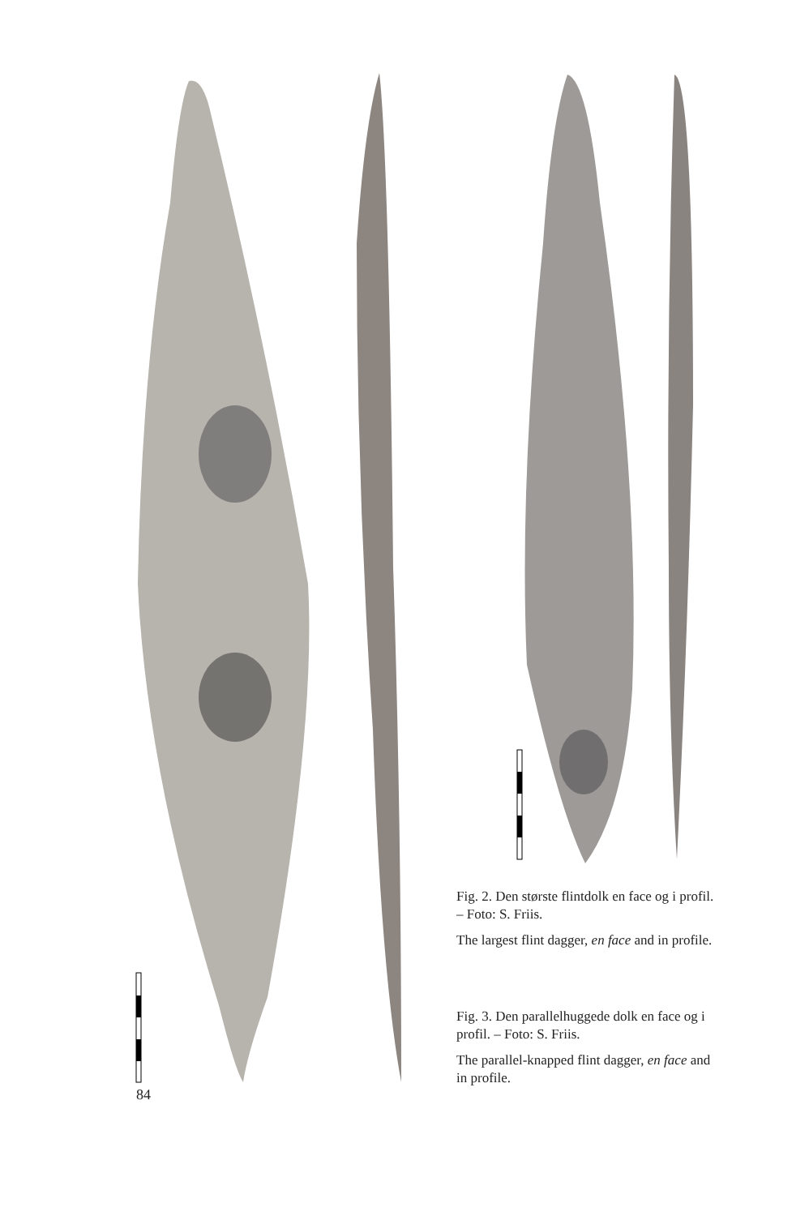Fig. 2. Den største flintdolk en face og i profil. – Foto: S. Friis.
The largest flint dagger, en face and in profile.
Fig. 3. Den parallelhuggede dolk en face og i profil. – Foto: S. Friis.
The parallel-knapped flint dagger, en face and in profile.
84